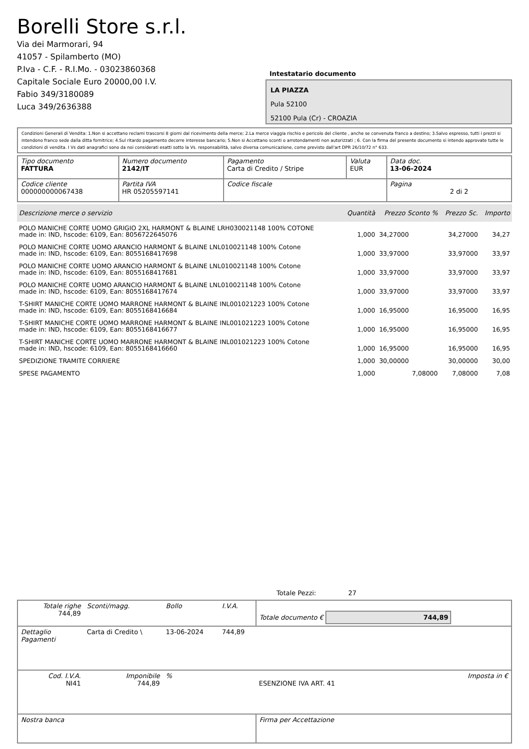Borelli Store s.r.l.
Via dei Marmorari, 94
41057 - Spilamberto (MO)
P.Iva - C.F. - R.I.Mo. - 03023860368
Capitale Sociale Euro 20000,00 I.V.
Fabio 349/3180089
Luca 349/2636388
Intestatario documento
LA PIAZZA
Pula 52100
52100 Pula (Cr) - CROAZIA
Condizioni Generali di Vendita: 1.Non si accettano reclami trascorsi 8 giorni dal ricevimento della merce; 2.La merce viaggia rischio e pericolo del cliente , anche se convenuta franco a destino; 3.Salvo espresso, tutti i prezzi si intendono franco sede dalla ditta fornitrice; 4.Sul ritardo pagamento decorre interesse bancario; 5.Non si Accettano sconti o arrotondamenti non autorizzati ; 6. Con la firma del presente documento si intendo approvate tutte le condizioni di vendita. I Vs dati anagrafici sono da noi considerati esatti sotto la Vs. responsabilità, salvo diversa comunicazione, come previsto dall'art DPR 26/10/72 n° 633.
| Tipo documento FATTURA | Numero documento 2142/IT | Pagamento Carta di Credito / Stripe | Valuta EUR | Data doc. 13-06-2024 |
| Codice cliente 000000000067438 | Partita IVA HR 05205597141 | Codice fiscale | | Pagina 2 di 2 |
| Descrizione merce o servizio | Quantità | Prezzo Sconto % | Prezzo Sc. | Importo |
| --- | --- | --- | --- | --- |
| POLO MANICHE CORTE UOMO GRIGIO 2XL HARMONT & BLAINE LRH030021148 100% COTONE made in: IND, hscode: 6109, Ean: 8056722645076 | 1,000 | 34,27000 | 34,27000 | 34,27 |
| POLO MANICHE CORTE UOMO ARANCIO HARMONT & BLAINE LNL010021148 100% Cotone made in: IND, hscode: 6109, Ean: 8055168417698 | 1,000 | 33,97000 | 33,97000 | 33,97 |
| POLO MANICHE CORTE UOMO ARANCIO HARMONT & BLAINE LNL010021148 100% Cotone made in: IND, hscode: 6109, Ean: 8055168417681 | 1,000 | 33,97000 | 33,97000 | 33,97 |
| POLO MANICHE CORTE UOMO ARANCIO HARMONT & BLAINE LNL010021148 100% Cotone made in: IND, hscode: 6109, Ean: 8055168417674 | 1,000 | 33,97000 | 33,97000 | 33,97 |
| T-SHIRT MANICHE CORTE UOMO MARRONE HARMONT & BLAINE INL001021223 100% Cotone made in: IND, hscode: 6109, Ean: 8055168416684 | 1,000 | 16,95000 | 16,95000 | 16,95 |
| T-SHIRT MANICHE CORTE UOMO MARRONE HARMONT & BLAINE INL001021223 100% Cotone made in: IND, hscode: 6109, Ean: 8055168416677 | 1,000 | 16,95000 | 16,95000 | 16,95 |
| T-SHIRT MANICHE CORTE UOMO MARRONE HARMONT & BLAINE INL001021223 100% Cotone made in: IND, hscode: 6109, Ean: 8055168416660 | 1,000 | 16,95000 | 16,95000 | 16,95 |
| SPEDIZIONE TRAMITE CORRIERE | 1,000 | 30,00000 | 30,00000 | 30,00 |
| SPESE PAGAMENTO | 1,000 | 7,08000 | 7,08000 | 7,08 |
Totale Pezzi: 27
| Totale righe 744,89 | Sconti/magg. | Bollo | I.V.A. | Totale documento € 744,89 | |
| Dettaglio Pagamenti | Carta di Credito \ | 13-06-2024 | 744,89 | | |
| Cod. I.V.A. NI41 | Imponibile 744,89 | % | | ESENZIONE IVA ART. 41 | Imposta in € |
| Nostra banca | | | | Firma per Accettazione | |
: